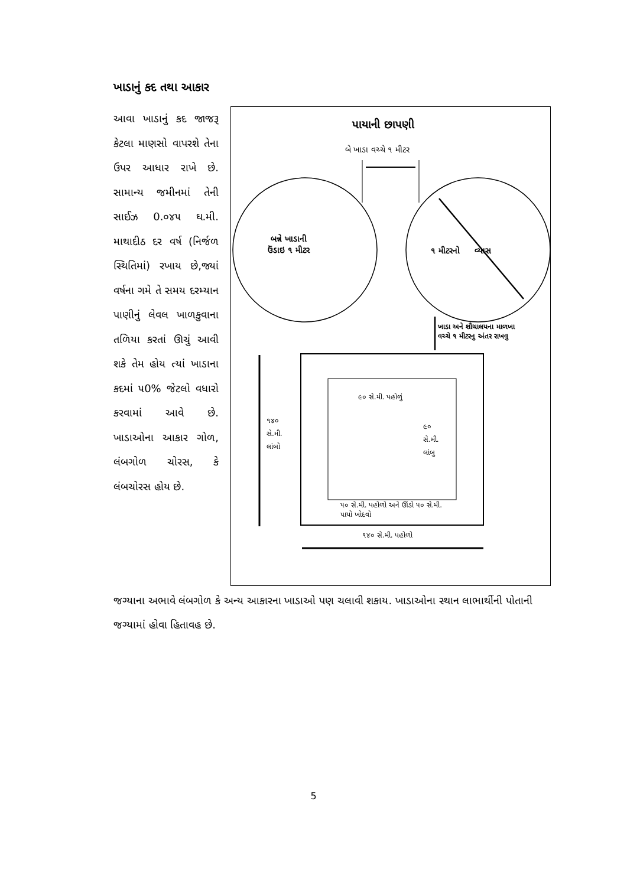ખાડાનું કદ તથા આકાર
આવા ખાડાનું કદ જાજરૂ કેટલા માણસો વાપરશે તેના ઉપર આધાર રાખે છે. સામાન્ય જમીનમાં તેની સાઈઝ 0.૦૪૫ ઘ.મી. માથાદીઠ દર વર્ષ (નિર્જળ સ્થિતિમાં) રખાય છે,જ્યાં વર્ષના ગમે તે સમય દરમ્યાન પાણીનું લેવલ ખાળકુવાના તળિયા કરતાં ઊચું આવી શકે તેમ હોય ત્યાં ખાડાના કદમાં ૫0% જેટલો વધારો કરવામાં આવે છે. ખાડાઓના આકાર ગોળ, લંબગોળ ચોરસ, કે લંબચોરસ હોય છે.
પાયાની છાપણી
બે ખાડા વચ્ચે ૧ મીટર
બન્ને ખાડાની
ઉંડાઇ ૧ મીટર
૧ મીટરનો વ્યાસ
ખાડા અને શૌચાલયના માળખા
વચ્ચે ૧ મીટરનુ અંતર રાખવુ
૯૦ સે.મી. પહોળું
૧૪૦
સે.મી.
લાંબો
૯૦
સે.મી.
લાંબુ
૫૦ સે.મી. પહોળો અને ઊંડો ૫૦ સે.મી.
પાયો ખોદવો
૧૪૦ સે.મી. પહોળો
જગ્યાના અભાવે લંબગોળ કે અન્ય આકારના ખાડાઓ પણ ચલાવી શકાય. ખાડાઓના સ્થાન લાભાર્થીની પોતાની જગ્યામાં હોવા હિતાવહ છે.
5